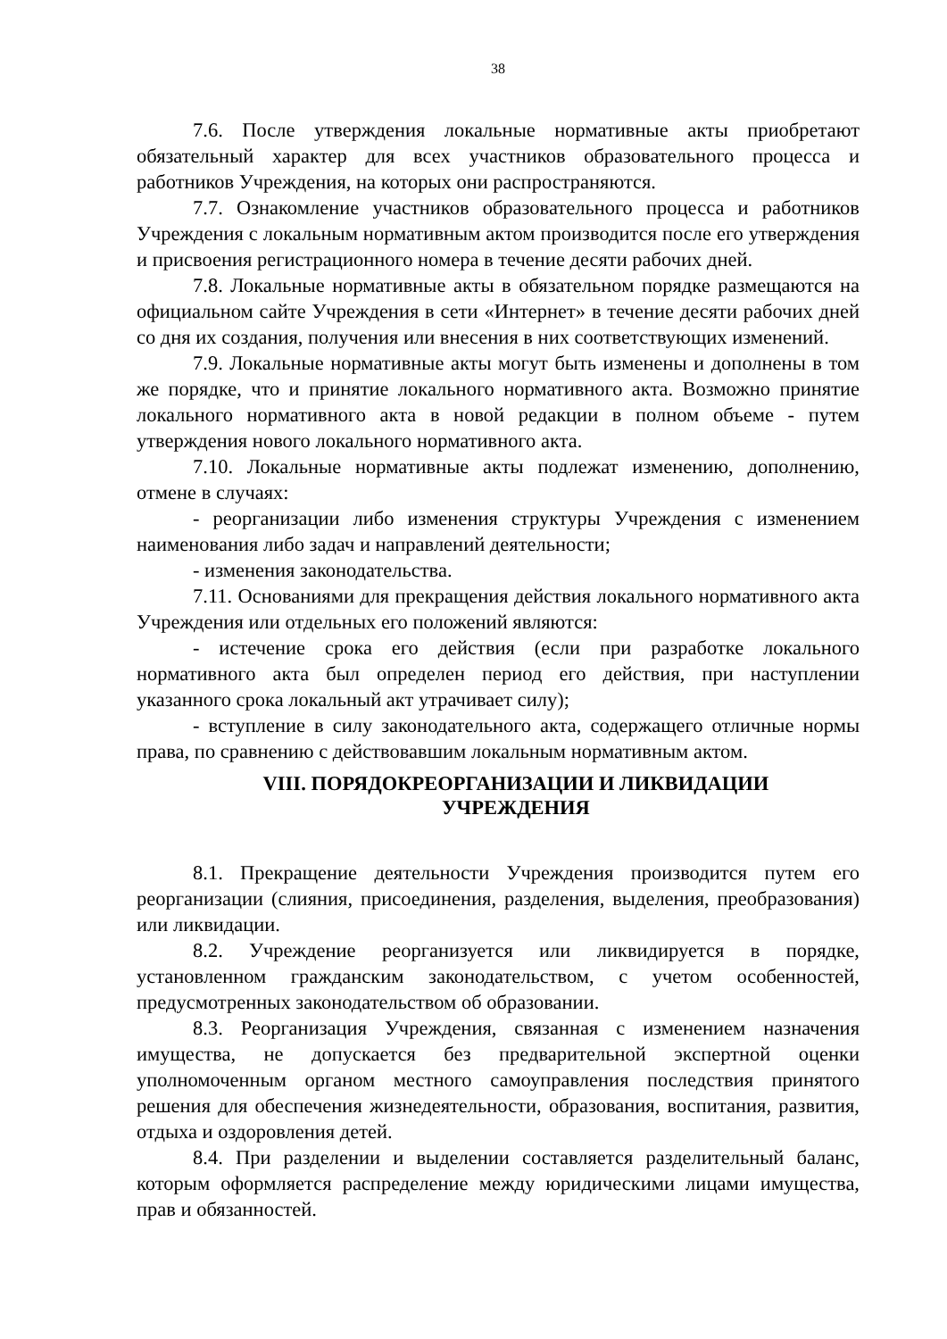38
7.6. После утверждения локальные нормативные акты приобретают обязательный характер для всех участников образовательного процесса и работников Учреждения, на которых они распространяются.
7.7. Ознакомление участников образовательного процесса и работников Учреждения с локальным нормативным актом производится после его утверждения и присвоения регистрационного номера в течение десяти рабочих дней.
7.8. Локальные нормативные акты в обязательном порядке размещаются на официальном сайте Учреждения в сети «Интернет» в течение десяти рабочих дней со дня их создания, получения или внесения в них соответствующих изменений.
7.9. Локальные нормативные акты могут быть изменены и дополнены в том же порядке, что и принятие локального нормативного акта. Возможно принятие локального нормативного акта в новой редакции в полном объеме - путем утверждения нового локального нормативного акта.
7.10. Локальные нормативные акты подлежат изменению, дополнению, отмене в случаях:
- реорганизации либо изменения структуры Учреждения с изменением наименования либо задач и направлений деятельности;
- изменения законодательства.
7.11. Основаниями для прекращения действия локального нормативного акта Учреждения или отдельных его положений являются:
- истечение срока его действия (если при разработке локального нормативного акта был определен период его действия, при наступлении указанного срока локальный акт утрачивает силу);
- вступление в силу законодательного акта, содержащего отличные нормы права, по сравнению с действовавшим локальным нормативным актом.
VIII. ПОРЯДОКРЕОРГАНИЗАЦИИ И ЛИКВИДАЦИИ
УЧРЕЖДЕНИЯ
8.1. Прекращение деятельности Учреждения производится путем его реорганизации (слияния, присоединения, разделения, выделения, преобразования) или ликвидации.
8.2. Учреждение реорганизуется или ликвидируется в порядке, установленном гражданским законодательством, с учетом особенностей, предусмотренных законодательством об образовании.
8.3. Реорганизация Учреждения, связанная с изменением назначения имущества, не допускается без предварительной экспертной оценки уполномоченным органом местного самоуправления последствия принятого решения для обеспечения жизнедеятельности, образования, воспитания, развития, отдыха и оздоровления детей.
8.4. При разделении и выделении составляется разделительный баланс, которым оформляется распределение между юридическими лицами имущества, прав и обязанностей.